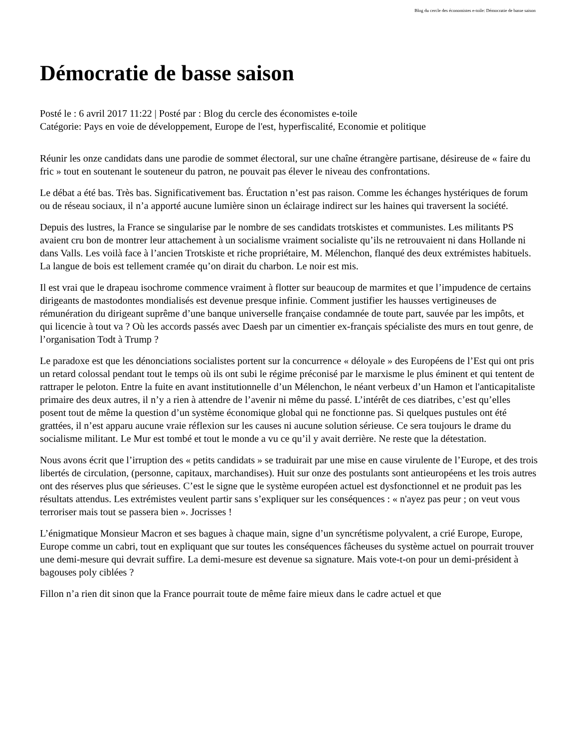Blog du cercle des économistes e-toile: Démocratie de basse saison
Démocratie de basse saison
Posté le : 6 avril 2017 11:22 | Posté par : Blog du cercle des économistes e-toile
Catégorie: Pays en voie de développement, Europe de l'est, hyperfiscalité, Economie et politique
Réunir les onze candidats dans une parodie de sommet électoral, sur une chaîne étrangère partisane, désireuse de « faire du fric » tout en soutenant le souteneur du patron, ne pouvait pas élever le niveau des confrontations.
Le débat a été bas. Très bas. Significativement bas. Éructation n’est pas raison. Comme les échanges hystériques de forum ou de réseau sociaux, il n’a apporté aucune lumière sinon un éclairage indirect sur les haines qui traversent la société.
Depuis des lustres, la France se singularise par le nombre de ses candidats trotskistes et communistes. Les militants PS avaient cru bon de montrer leur attachement à un socialisme vraiment socialiste qu’ils ne retrouvaient ni dans Hollande ni dans Valls. Les voilà face à l’ancien Trotskiste et riche propriétaire, M. Mélenchon, flanqué des deux extrémistes habituels. La langue de bois est tellement cramée qu’on dirait du charbon. Le noir est mis.
Il est vrai que le drapeau isochrome commence vraiment à flotter sur beaucoup de marmites et que l’impudence de certains dirigeants de mastodontes mondialisés est devenue presque infinie. Comment justifier les hausses vertigineuses de rémunération du dirigeant suprême d’une banque universelle française condamnée de toute part, sauvée par les impôts, et qui licencie à tout va ? Où les accords passés avec Daesh par un cimentier ex-français spécialiste des murs en tout genre, de l’organisation Todt à Trump ?
Le paradoxe est que les dénonciations socialistes portent sur la concurrence « déloyale » des Européens de l’Est qui ont pris un retard colossal pendant tout le temps où ils ont subi le régime préconisé par le marxisme le plus éminent et qui tentent de rattraper le peloton. Entre la fuite en avant institutionnelle d’un Mélenchon, le néant verbeux d’un Hamon et l'anticapitaliste primaire des deux autres, il n’y a rien à attendre de l’avenir ni même du passé. L’intérêt de ces diatribes, c’est qu’elles posent tout de même la question d’un système économique global qui ne fonctionne pas. Si quelques pustules ont été grattées, il n’est apparu aucune vraie réflexion sur les causes ni aucune solution sérieuse. Ce sera toujours le drame du socialisme militant. Le Mur est tombé et tout le monde a vu ce qu’il y avait derrière. Ne reste que la détestation.
Nous avons écrit que l’irruption des « petits candidats » se traduirait par une mise en cause virulente de l’Europe, et des trois libertés de circulation, (personne, capitaux, marchandises). Huit sur onze des postulants sont antieuropéens et les trois autres ont des réserves plus que sérieuses. C’est le signe que le système européen actuel est dysfonctionnel et ne produit pas les résultats attendus. Les extrémistes veulent partir sans s’expliquer sur les conséquences : « n'ayez pas peur ; on veut vous terroriser mais tout se passera bien ». Jocrisses !
L’énigmatique Monsieur Macron et ses bagues à chaque main, signe d’un syncrétisme polyvalent, a crié Europe, Europe, Europe comme un cabri, tout en expliquant que sur toutes les conséquences fâcheuses du système actuel on pourrait trouver une demi-mesure qui devrait suffire. La demi-mesure est devenue sa signature. Mais vote-t-on pour un demi-président à bagouses poly ciblées ?
Fillon n’a rien dit sinon que la France pourrait toute de même faire mieux dans le cadre actuel et que